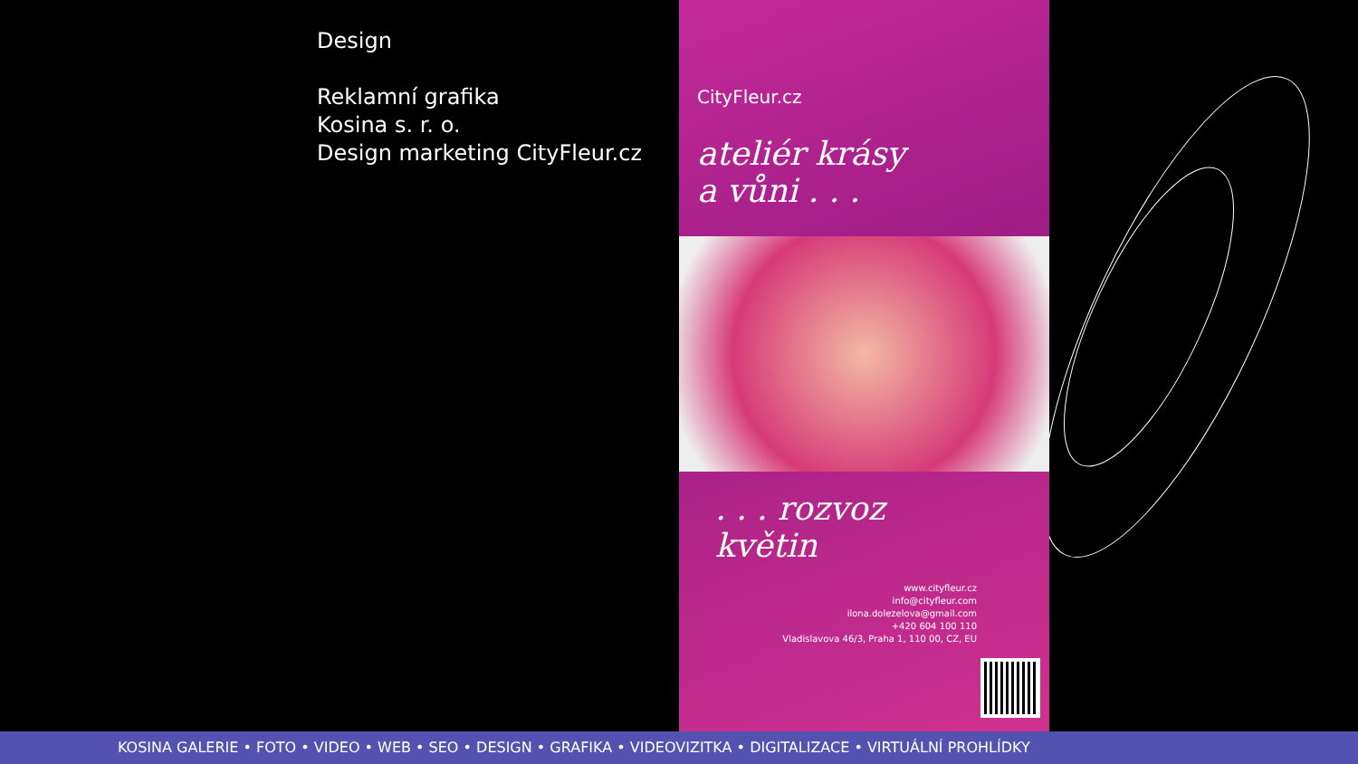Design
Reklamní grafika
Kosina s. r. o.
Design marketing CityFleur.cz
CityFleur.cz
ateliér krásy
a vůni . . .
. . . rozvoz
květin
www.cityfleur.cz
info@cityfleur.com
ilona.dolezelova@gmail.com
+420 604 100 110
Vladislavova 46/3, Praha 1, 110 00, CZ, EU
KOSINA GALERIE • FOTO • VIDEO • WEB • SEO • DESIGN • GRAFIKA • VIDEOVIZITKA • DIGITALIZACE • VIRTUÁLNÍ PROHLÍDKY